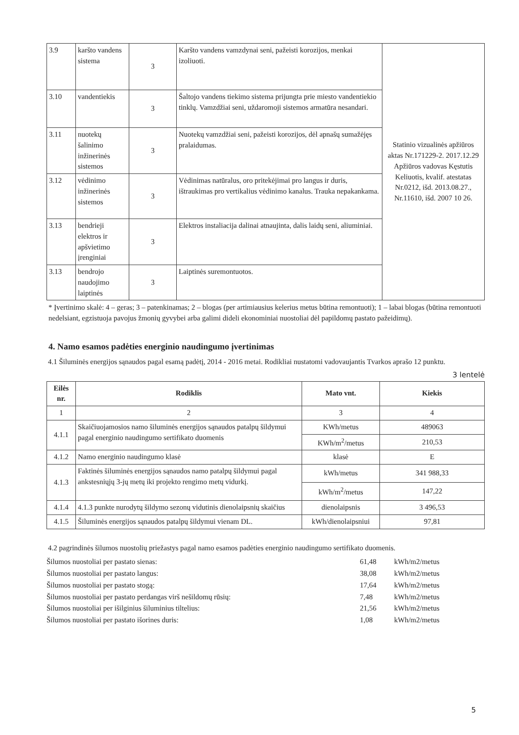| 3.9 | karšto vandens sistema | 3 | Karšto vandens vamzdynai seni, pažeisti korozijos, menkai izoliuoti. | Statinio vizualinės apžiūros aktas Nr.171229-2. 2017.12.29 Apžiūros vadovas Kęstutis Keliuotis, kvalif. atestatas Nr.0212, išd. 2013.08.27., Nr.11610, išd. 2007 10 26. |
| 3.10 | vandentiekis | 3 | Šaltojo vandens tiekimo sistema prijungta prie miesto vandentiekio tinklų. Vamzdžiai seni, uždaromoji sistemos armatūra nesandari. | |
| 3.11 | nuotekų šalinimo inžinerinės sistemos | 3 | Nuotekų vamzdžiai seni, pažeisti korozijos, dėl apnašų sumažėjęs pralaidumas. | |
| 3.12 | vėdinimo inžinerinės sistemos | 3 | Vėdinimas natūralus, oro pritekėjimai pro langus ir duris, ištraukimas pro vertikalius vėdinimo kanalus. Trauka nepakankama. | |
| 3.13 | bendrieji elektros ir apšvietimo įrenginiai | 3 | Elektros instaliacija dalinai atnaujinta, dalis laidų seni, aliuminiai. | |
| 3.13 | bendrojo naudojimo laiptinės | 3 | Laiptinės suremontuotos. | |
* Įvertinimo skalė: 4 – geras; 3 – patenkinamas; 2 – blogas (per artimiausius kelerius metus būtina remontuoti); 1 – labai blogas (būtina remontuoti nedelsiant, egzistuoja pavojus žmonių gyvybei arba galimi dideli ekonominiai nuostoliai dėl papildomų pastato pažeidimų).
4. Namo esamos padėties energinio naudingumo įvertinimas
4.1 Šiluminės energijos sąnaudos pagal esamą padėtį, 2014 - 2016 metai. Rodikliai nustatomi vadovaujantis Tvarkos aprašo 12 punktu.
3 lentelė
| Eilės nr. | Rodiklis | Mato vnt. | Kiekis |
| --- | --- | --- | --- |
| 1 | 2 | 3 | 4 |
| 4.1.1 | Skaičiuojamosios namo šiluminės energijos sąnaudos patalpų šildymui pagal energinio naudingumo sertifikato duomenis | KWh/metus | 489063 |
| | | KWh/m<sup>2</sup>/metus | 210,53 |
| 4.1.2 | Namo energinio naudingumo klasė | klasė | E |
| 4.1.3 | Faktinės šiluminės energijos sąnaudos namo patalpų šildymui pagal ankstesniųjų 3-jų metų iki projekto rengimo metų vidurkį. | kWh/metus | 341 988,33 |
| | | kWh/m<sup>2</sup>/metus | 147,22 |
| 4.1.4 | 4.1.3 punkte nurodytų šildymo sezonų vidutinis dienolaipsnių skaičius | dienolaipsnis | 3 496,53 |
| 4.1.5 | Šiluminės energijos sąnaudos patalpų šildymui vienam DL. | kWh/dienolaipsniui | 97,81 |
4.2 pagrindinės šilumos nuostolių priežastys pagal namo esamos padėties energinio naudingumo sertifikato duomenis.
| Šilumos nuostoliai per pastato sienas: | 61,48 | kWh/m2/metus |
| Šilumos nuostoliai per pastato langus: | 38,08 | kWh/m2/metus |
| Šilumos nuostoliai per pastato stogą: | 17,64 | kWh/m2/metus |
| Šilumos nuostoliai per pastato perdangas virš nešildomų rūsių: | 7,48 | kWh/m2/metus |
| Šilumos nuostoliai per išilginius šiluminius tiltelius: | 21,56 | kWh/m2/metus |
| Šilumos nuostoliai per pastato išorines duris: | 1,08 | kWh/m2/metus |
5